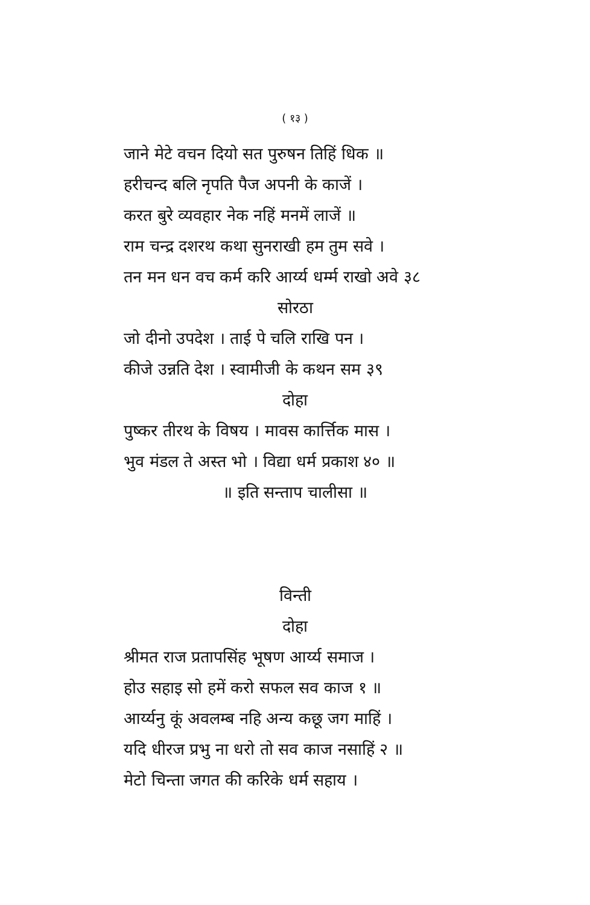( १३ )
जाने मेटे वचन दियो सत पुरुषन तिहिं धिक ॥
हरीचन्द बलि नृपति पैज अपनी के काजें ।
करत बुरे व्यवहार नेक नहिं मनमें लाजें ॥
राम चन्द्र दशरथ कथा सुनराखी हम तुम सवे ।
तन मन धन वच कर्म करि आर्य्य धर्म्म राखो अवे ३८
सोरठा
जो दीनो उपदेश । ताई पे चलि राखि पन ।
कीजे उन्नति देश । स्वामीजी के कथन सम ३९
दोहा
पुष्कर तीरथ के विषय । मावस कार्त्तिक मास ।
भुव मंडल ते अस्त भो । विद्या धर्म प्रकाश ४० ॥
॥ इति सन्ताप चालीसा ॥
विन्ती
दोहा
श्रीमत राज प्रतापसिंह भूषण आर्य्य समाज ।
होउ सहाइ सो हमें करो सफल सव काज १ ॥
आर्य्यनु कूं अवलम्ब नहि अन्य कछू जग माहिं ।
यदि धीरज प्रभु ना धरो तो सव काज नसाहिं २ ॥
मेटो चिन्ता जगत की करिके धर्म सहाय ।